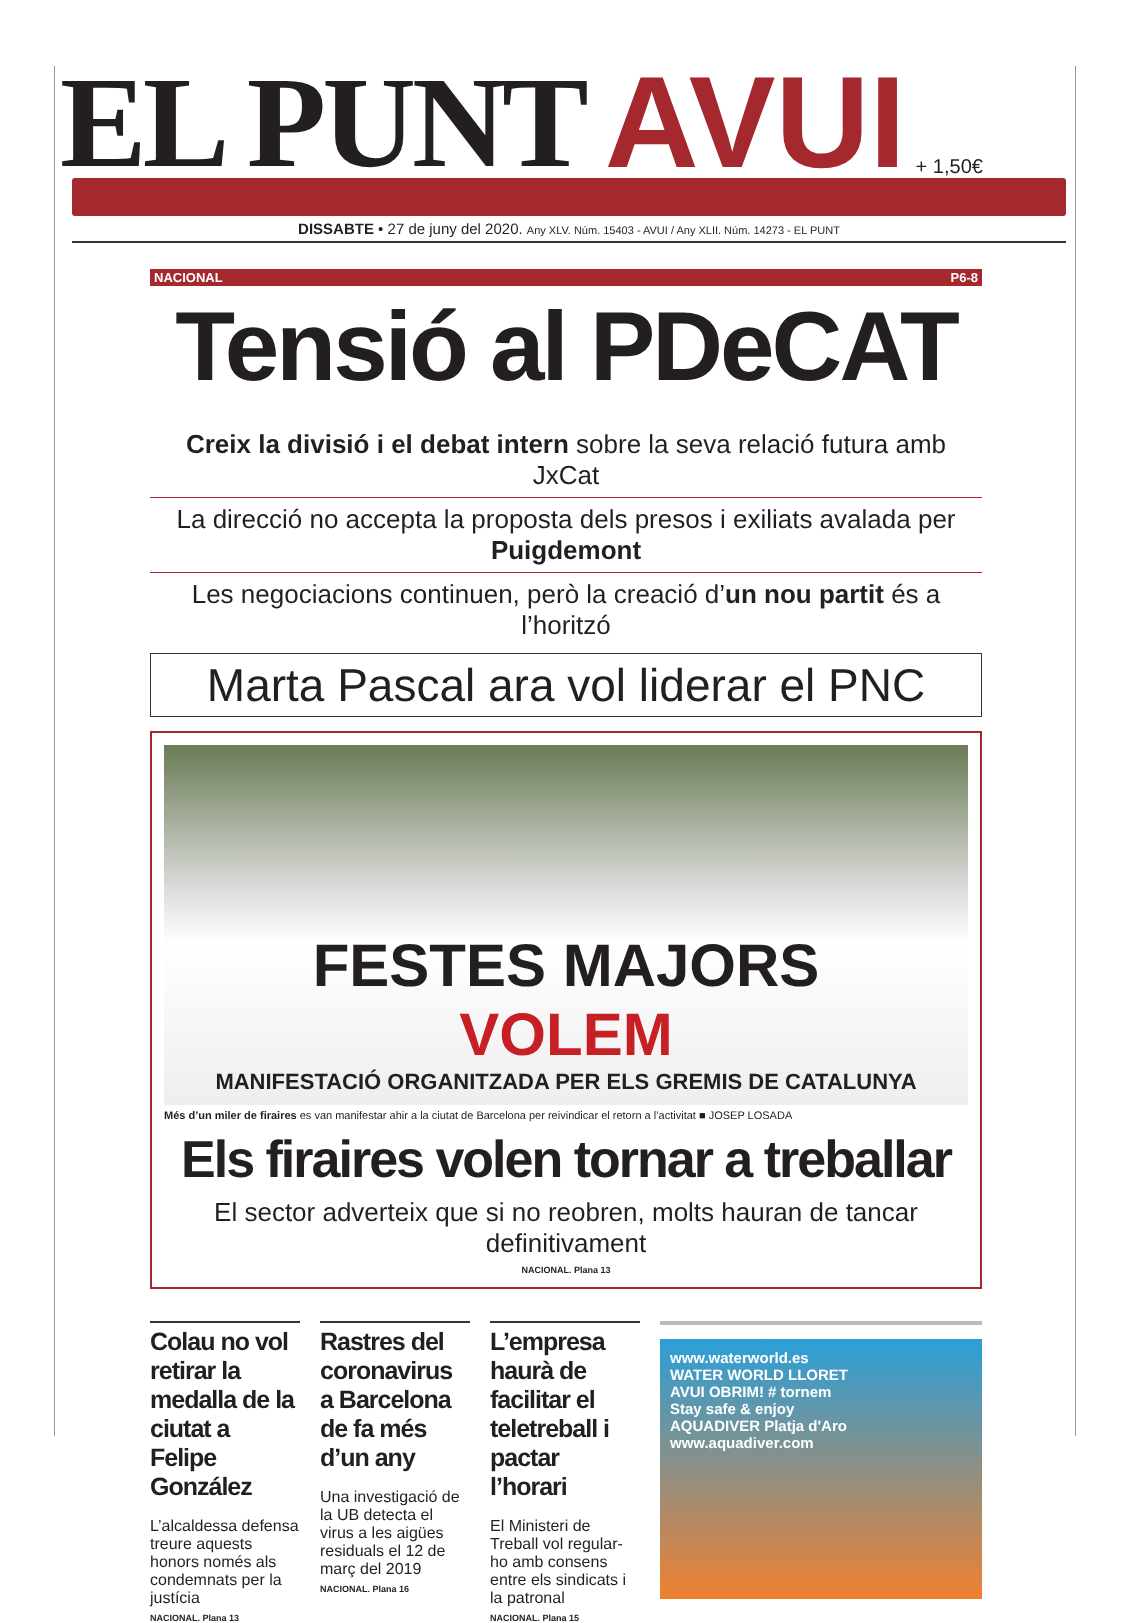EL PUNT AVUI + 1,50€
DISSABTE • 27 de juny del 2020. Any XLV. Núm. 15403 - AVUI / Any XLII. Núm. 14273 - EL PUNT
NACIONAL P6-8
Tensió al PDeCAT
Creix la divisió i el debat intern sobre la seva relació futura amb JxCat
La direcció no accepta la proposta dels presos i exiliats avalada per Puigdemont
Les negociacions continuen, però la creació d’un nou partit és a l’horitzó
Marta Pascal ara vol liderar el PNC
FESTES MAJORS
VOLEM
MANIFESTACIÓ ORGANITZADA PER ELS GREMIS DE CATALUNYA
Més d’un miler de firaires es van manifestar ahir a la ciutat de Barcelona per reivindicar el retorn a l’activitat ■ JOSEP LOSADA
Els firaires volen tornar a treballar
El sector adverteix que si no reobren, molts hauran de tancar definitivament
NACIONAL. Plana 13
Colau no vol retirar la medalla de la ciutat a Felipe González
L’alcaldessa defensa treure aquests honors només als condemnats per la justícia
NACIONAL. Plana 13
Rastres del coronavirus a Barcelona de fa més d’un any
Una investigació de la UB detecta el virus a les aigües residuals el 12 de març del 2019
NACIONAL. Plana 16
L’empresa haurà de facilitar el teletreball i pactar l’horari
El Ministeri de Treball vol regular-ho amb consens entre els sindicats i la patronal
NACIONAL. Plana 15
www.waterworld.es
WATER WORLD LLORET
AVUI OBRIM! # tornem
Stay safe & enjoy
AQUADIVER Platja d'Aro
www.aquadiver.com